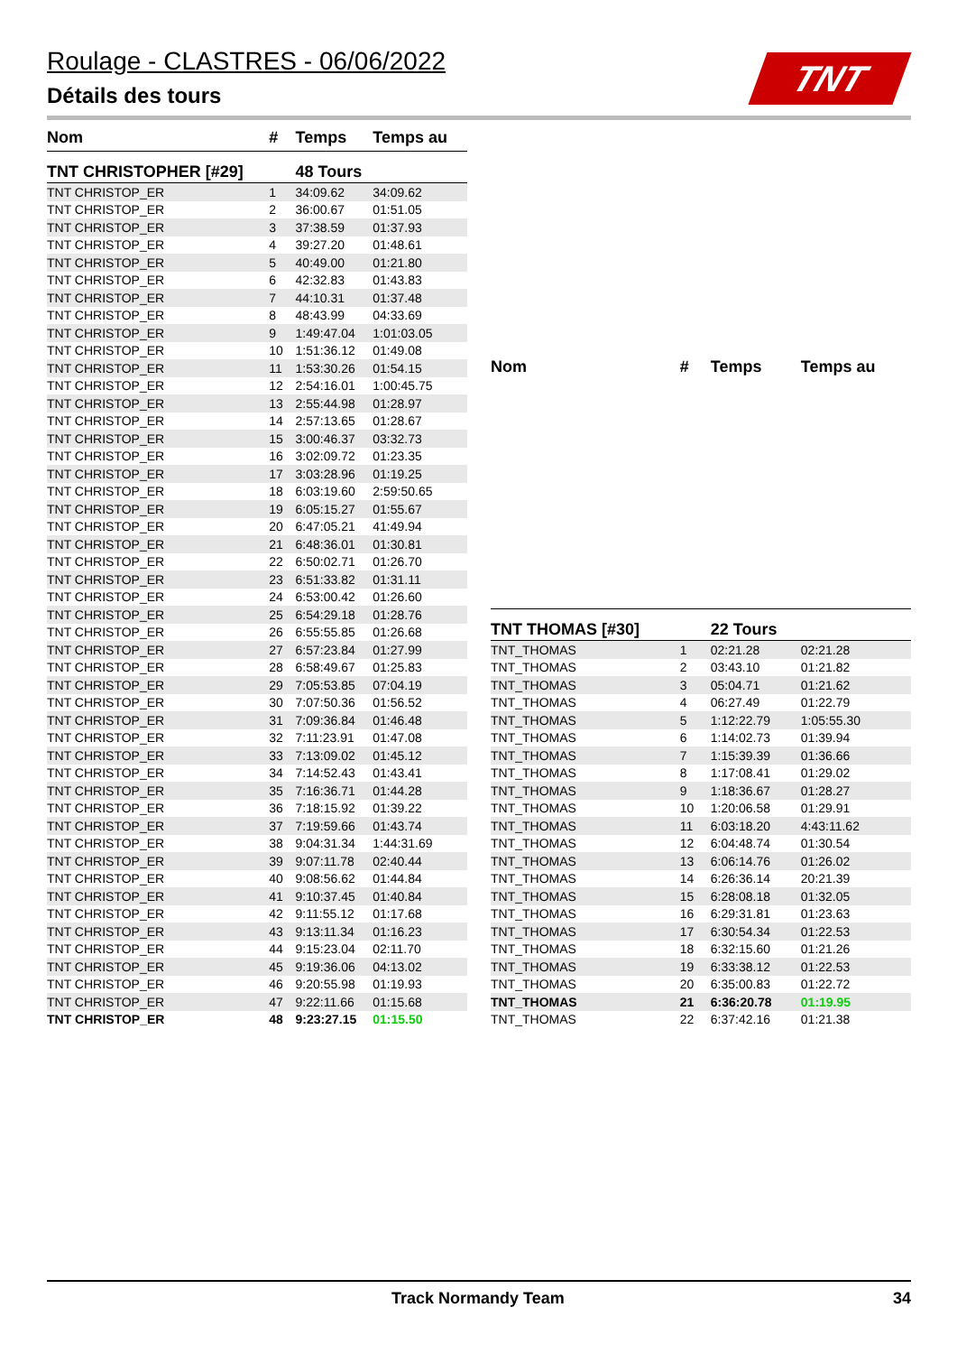Roulage - CLASTRES - 06/06/2022
Détails des tours
TNT
| Nom | # | Temps | Temps au |
| --- | --- | --- | --- |
| TNT CHRISTOPHER [#29] | | 48 Tours | |
| TNT CHRISTOP_ER | 1 | 34:09.62 | 34:09.62 |
| TNT CHRISTOP_ER | 2 | 36:00.67 | 01:51.05 |
| TNT CHRISTOP_ER | 3 | 37:38.59 | 01:37.93 |
| TNT CHRISTOP_ER | 4 | 39:27.20 | 01:48.61 |
| TNT CHRISTOP_ER | 5 | 40:49.00 | 01:21.80 |
| TNT CHRISTOP_ER | 6 | 42:32.83 | 01:43.83 |
| TNT CHRISTOP_ER | 7 | 44:10.31 | 01:37.48 |
| TNT CHRISTOP_ER | 8 | 48:43.99 | 04:33.69 |
| TNT CHRISTOP_ER | 9 | 1:49:47.04 | 1:01:03.05 |
| TNT CHRISTOP_ER | 10 | 1:51:36.12 | 01:49.08 |
| TNT CHRISTOP_ER | 11 | 1:53:30.26 | 01:54.15 |
| TNT CHRISTOP_ER | 12 | 2:54:16.01 | 1:00:45.75 |
| TNT CHRISTOP_ER | 13 | 2:55:44.98 | 01:28.97 |
| TNT CHRISTOP_ER | 14 | 2:57:13.65 | 01:28.67 |
| TNT CHRISTOP_ER | 15 | 3:00:46.37 | 03:32.73 |
| TNT CHRISTOP_ER | 16 | 3:02:09.72 | 01:23.35 |
| TNT CHRISTOP_ER | 17 | 3:03:28.96 | 01:19.25 |
| TNT CHRISTOP_ER | 18 | 6:03:19.60 | 2:59:50.65 |
| TNT CHRISTOP_ER | 19 | 6:05:15.27 | 01:55.67 |
| TNT CHRISTOP_ER | 20 | 6:47:05.21 | 41:49.94 |
| TNT CHRISTOP_ER | 21 | 6:48:36.01 | 01:30.81 |
| TNT CHRISTOP_ER | 22 | 6:50:02.71 | 01:26.70 |
| TNT CHRISTOP_ER | 23 | 6:51:33.82 | 01:31.11 |
| TNT CHRISTOP_ER | 24 | 6:53:00.42 | 01:26.60 |
| TNT CHRISTOP_ER | 25 | 6:54:29.18 | 01:28.76 |
| TNT CHRISTOP_ER | 26 | 6:55:55.85 | 01:26.68 |
| TNT CHRISTOP_ER | 27 | 6:57:23.84 | 01:27.99 |
| TNT CHRISTOP_ER | 28 | 6:58:49.67 | 01:25.83 |
| TNT CHRISTOP_ER | 29 | 7:05:53.85 | 07:04.19 |
| TNT CHRISTOP_ER | 30 | 7:07:50.36 | 01:56.52 |
| TNT CHRISTOP_ER | 31 | 7:09:36.84 | 01:46.48 |
| TNT CHRISTOP_ER | 32 | 7:11:23.91 | 01:47.08 |
| TNT CHRISTOP_ER | 33 | 7:13:09.02 | 01:45.12 |
| TNT CHRISTOP_ER | 34 | 7:14:52.43 | 01:43.41 |
| TNT CHRISTOP_ER | 35 | 7:16:36.71 | 01:44.28 |
| TNT CHRISTOP_ER | 36 | 7:18:15.92 | 01:39.22 |
| TNT CHRISTOP_ER | 37 | 7:19:59.66 | 01:43.74 |
| TNT CHRISTOP_ER | 38 | 9:04:31.34 | 1:44:31.69 |
| TNT CHRISTOP_ER | 39 | 9:07:11.78 | 02:40.44 |
| TNT CHRISTOP_ER | 40 | 9:08:56.62 | 01:44.84 |
| TNT CHRISTOP_ER | 41 | 9:10:37.45 | 01:40.84 |
| TNT CHRISTOP_ER | 42 | 9:11:55.12 | 01:17.68 |
| TNT CHRISTOP_ER | 43 | 9:13:11.34 | 01:16.23 |
| TNT CHRISTOP_ER | 44 | 9:15:23.04 | 02:11.70 |
| TNT CHRISTOP_ER | 45 | 9:19:36.06 | 04:13.02 |
| TNT CHRISTOP_ER | 46 | 9:20:55.98 | 01:19.93 |
| TNT CHRISTOP_ER | 47 | 9:22:11.66 | 01:15.68 |
| TNT CHRISTOP_ER | 48 | 9:23:27.15 | 01:15.50 |
| Nom | # | Temps | Temps au |
| --- | --- | --- | --- |
| TNT THOMAS [#30] | | 22 Tours | |
| TNT_THOMAS | 1 | 02:21.28 | 02:21.28 |
| TNT_THOMAS | 2 | 03:43.10 | 01:21.82 |
| TNT_THOMAS | 3 | 05:04.71 | 01:21.62 |
| TNT_THOMAS | 4 | 06:27.49 | 01:22.79 |
| TNT_THOMAS | 5 | 1:12:22.79 | 1:05:55.30 |
| TNT_THOMAS | 6 | 1:14:02.73 | 01:39.94 |
| TNT_THOMAS | 7 | 1:15:39.39 | 01:36.66 |
| TNT_THOMAS | 8 | 1:17:08.41 | 01:29.02 |
| TNT_THOMAS | 9 | 1:18:36.67 | 01:28.27 |
| TNT_THOMAS | 10 | 1:20:06.58 | 01:29.91 |
| TNT_THOMAS | 11 | 6:03:18.20 | 4:43:11.62 |
| TNT_THOMAS | 12 | 6:04:48.74 | 01:30.54 |
| TNT_THOMAS | 13 | 6:06:14.76 | 01:26.02 |
| TNT_THOMAS | 14 | 6:26:36.14 | 20:21.39 |
| TNT_THOMAS | 15 | 6:28:08.18 | 01:32.05 |
| TNT_THOMAS | 16 | 6:29:31.81 | 01:23.63 |
| TNT_THOMAS | 17 | 6:30:54.34 | 01:22.53 |
| TNT_THOMAS | 18 | 6:32:15.60 | 01:21.26 |
| TNT_THOMAS | 19 | 6:33:38.12 | 01:22.53 |
| TNT_THOMAS | 20 | 6:35:00.83 | 01:22.72 |
| TNT_THOMAS | 21 | 6:36:20.78 | 01:19.95 |
| TNT_THOMAS | 22 | 6:37:42.16 | 01:21.38 |
Track Normandy Team 34